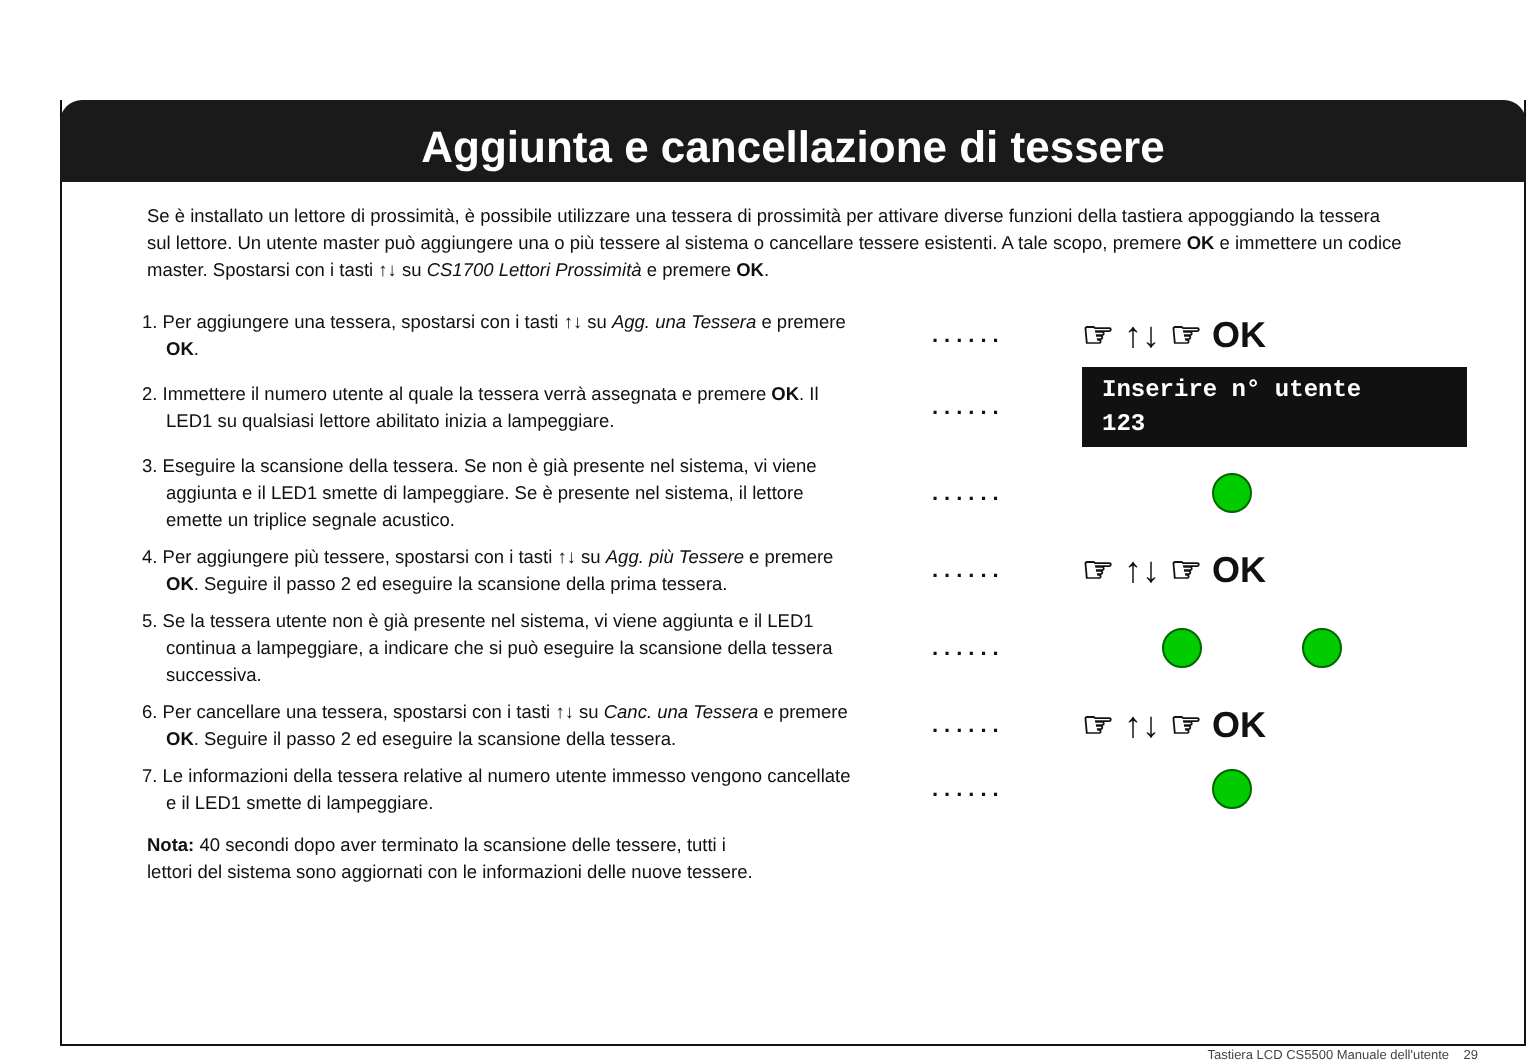Aggiunta e cancellazione di tessere
Se è installato un lettore di prossimità, è possibile utilizzare una tessera di prossimità per attivare diverse funzioni della tastiera appoggiando la tessera sul lettore. Un utente master può aggiungere una o più tessere al sistema o cancellare tessere esistenti. A tale scopo, premere OK e immettere un codice master. Spostarsi con i tasti ↑↓ su CS1700 Lettori Prossimità e premere OK.
1. Per aggiungere una tessera, spostarsi con i tasti ↑↓ su Agg. una Tessera e premere OK.
...... ☞ ↑↓ ☞ OK
2. Immettere il numero utente al quale la tessera verrà assegnata e premere OK. Il LED1 su qualsiasi lettore abilitato inizia a lampeggiare.
......
Inserire n° utente
123
3. Eseguire la scansione della tessera. Se non è già presente nel sistema, vi viene aggiunta e il LED1 smette di lampeggiare. Se è presente nel sistema, il lettore emette un triplice segnale acustico.
......
4. Per aggiungere più tessere, spostarsi con i tasti ↑↓ su Agg. più Tessere e premere OK. Seguire il passo 2 ed eseguire la scansione della prima tessera.
...... ☞ ↑↓ ☞ OK
5. Se la tessera utente non è già presente nel sistema, vi viene aggiunta e il LED1 continua a lampeggiare, a indicare che si può eseguire la scansione della tessera successiva.
......
6. Per cancellare una tessera, spostarsi con i tasti ↑↓ su Canc. una Tessera e premere OK. Seguire il passo 2 ed eseguire la scansione della tessera.
...... ☞ ↑↓ ☞ OK
7. Le informazioni della tessera relative al numero utente immesso vengono cancellate e il LED1 smette di lampeggiare.
......
Nota: 40 secondi dopo aver terminato la scansione delle tessere, tutti i
lettori del sistema sono aggiornati con le informazioni delle nuove tessere.
Tastiera LCD CS5500 Manuale dell'utente 29